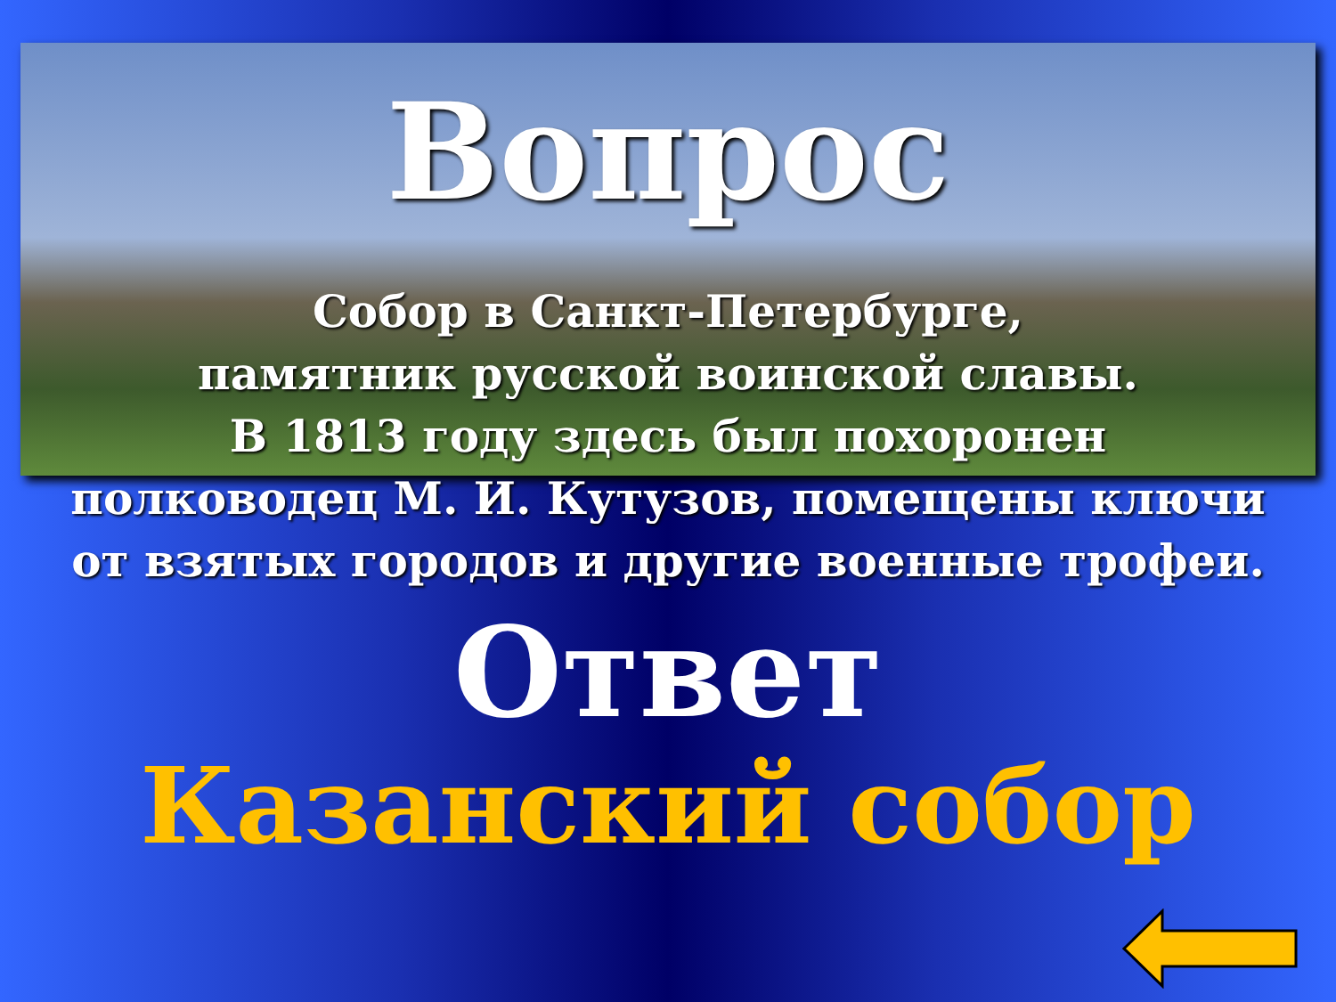Вопрос
Собор в Санкт-Петербурге,
памятник русской воинской славы.
В 1813 году здесь был похоронен
полководец М. И. Кутузов, помещены ключи
от взятых городов и другие военные трофеи.
Ответ
Казанский собор